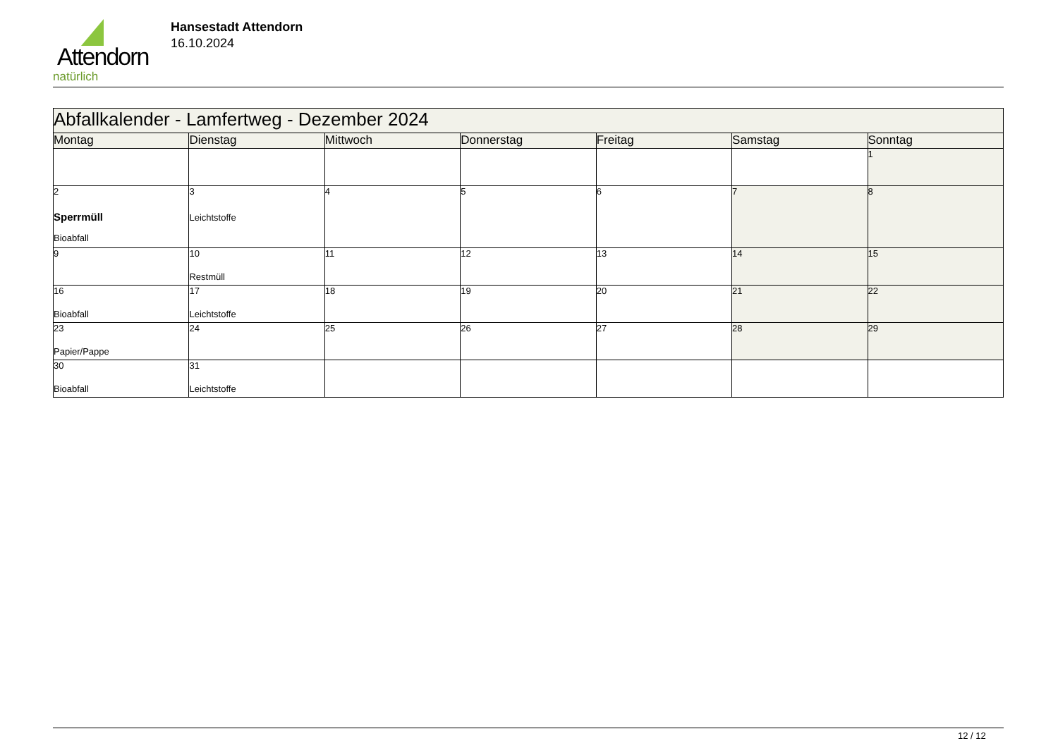Attendorn
natürlich
Hansestadt Attendorn
16.10.2024
| Abfallkalender - Lamfertweg - Dezember 2024 | | | | | | |
| Montag | Dienstag | Mittwoch | Donnerstag | Freitag | Samstag | Sonntag |
| | | | | | | 1 |
| 2 Sperrmüll Bioabfall | 3 Leichtstoffe | 4 | 5 | 6 | 7 | 8 |
| 9 | 10 Restmüll | 11 | 12 | 13 | 14 | 15 |
| 16 Bioabfall | 17 Leichtstoffe | 18 | 19 | 20 | 21 | 22 |
| 23 Papier/Pappe | 24 | 25 | 26 | 27 | 28 | 29 |
| 30 Bioabfall | 31 Leichtstoffe | | | | | |
12 / 12